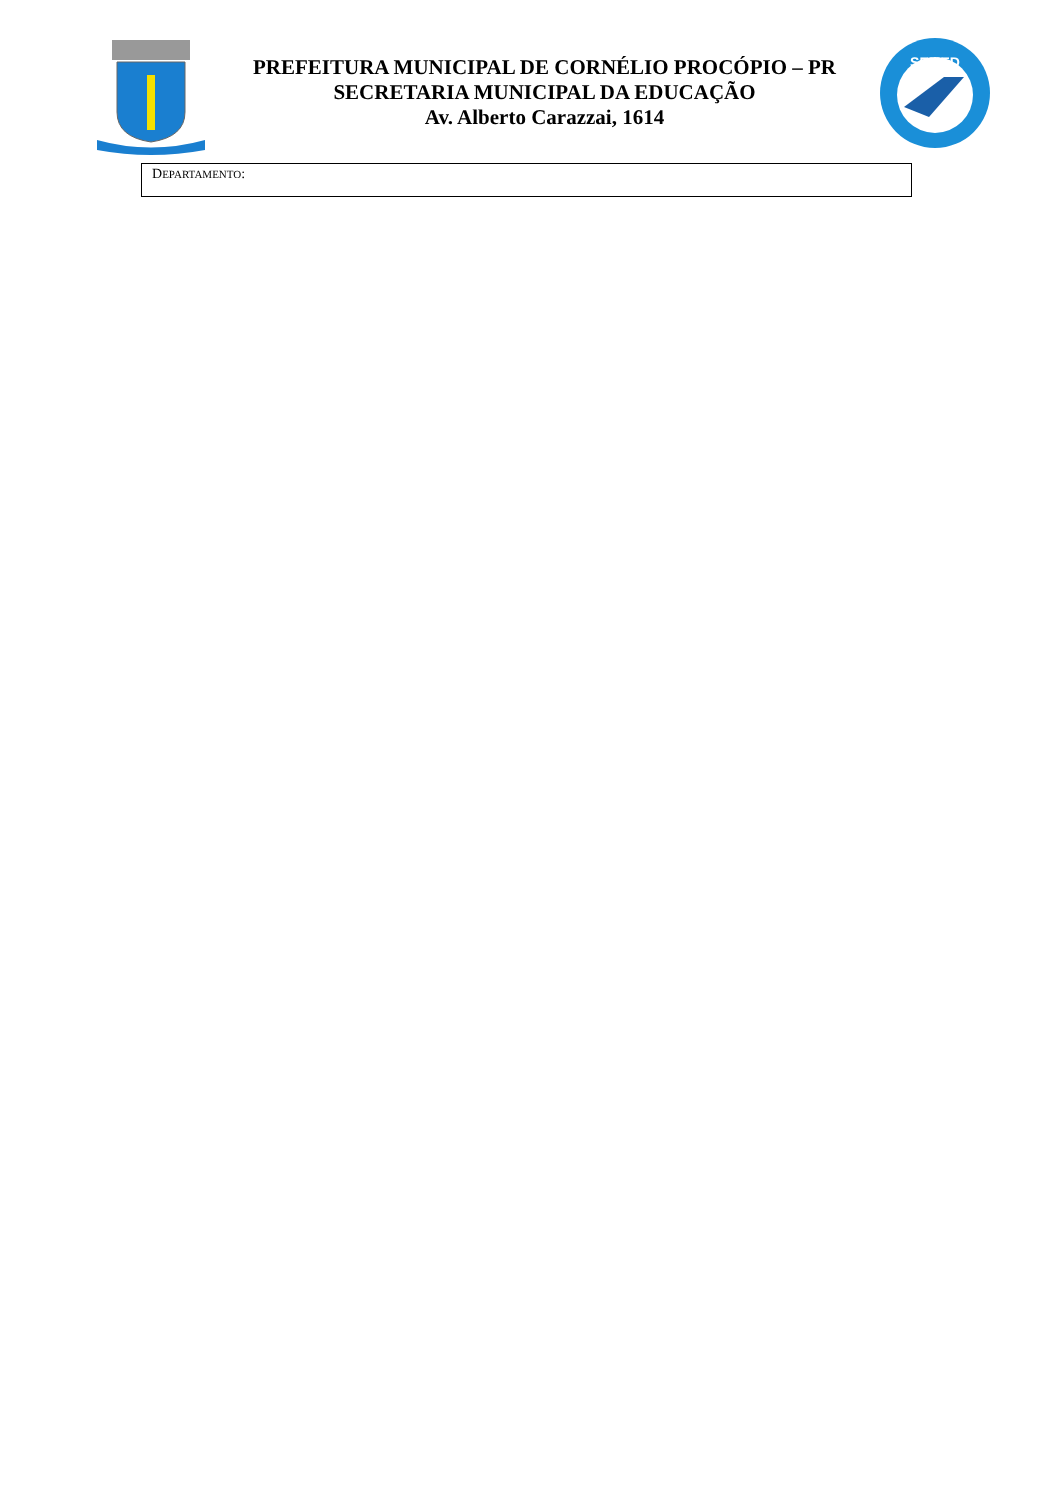PREFEITURA MUNICIPAL DE CORNÉLIO PROCÓPIO – PR
SECRETARIA MUNICIPAL DA EDUCAÇÃO
Av. Alberto Carazzai, 1614
SEMED
DEPARTAMENTO: